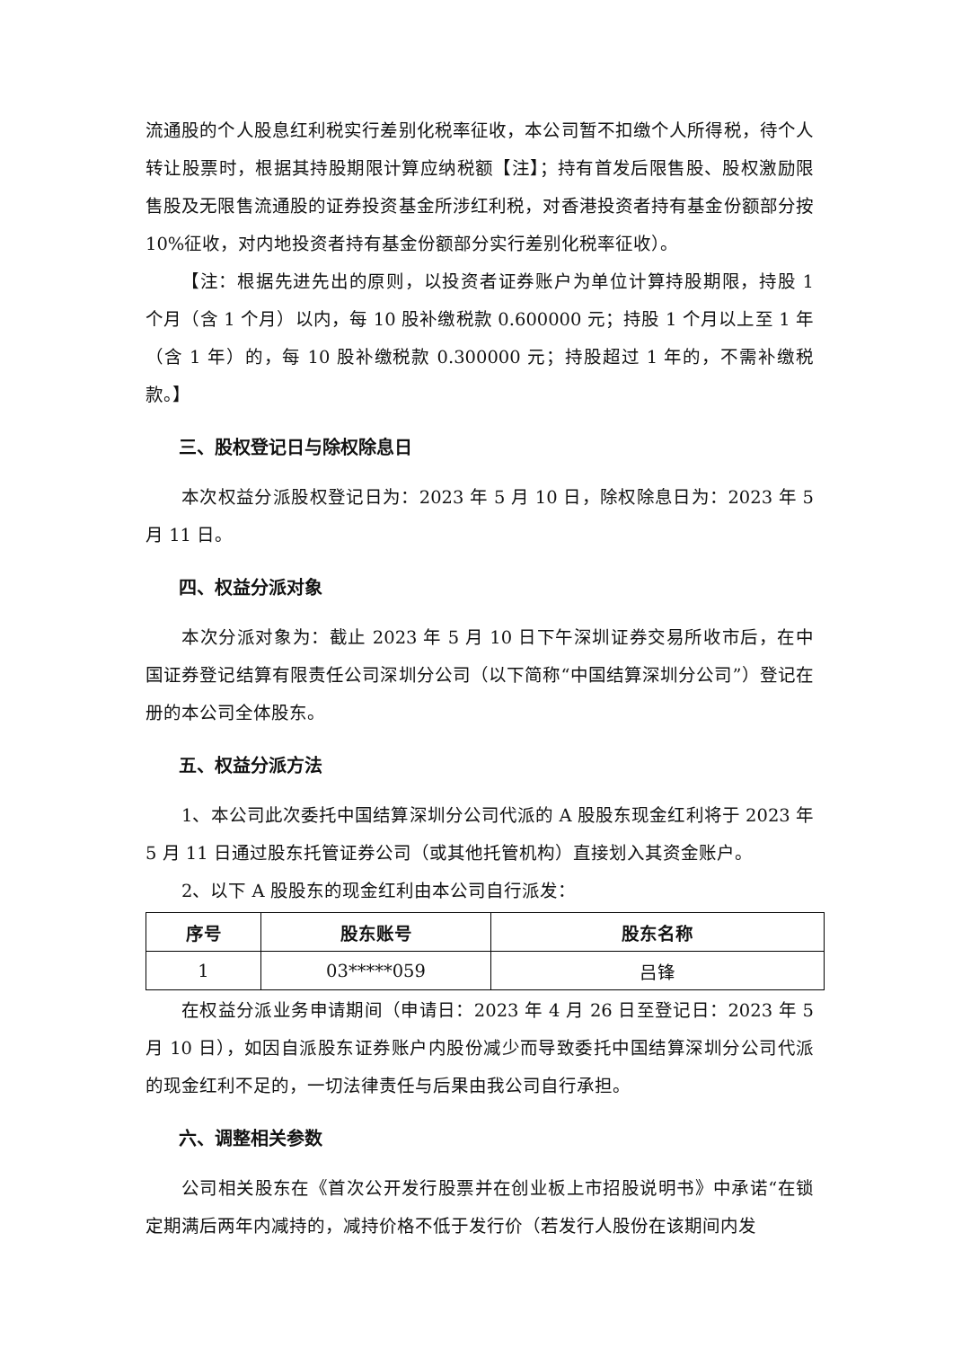流通股的个人股息红利税实行差别化税率征收，本公司暂不扣缴个人所得税，待个人转让股票时，根据其持股期限计算应纳税额【注】；持有首发后限售股、股权激励限售股及无限售流通股的证券投资基金所涉红利税，对香港投资者持有基金份额部分按 10%征收，对内地投资者持有基金份额部分实行差别化税率征收）。
【注：根据先进先出的原则，以投资者证券账户为单位计算持股期限，持股 1 个月（含 1 个月）以内，每 10 股补缴税款 0.600000 元；持股 1 个月以上至 1 年（含 1 年）的，每 10 股补缴税款 0.300000 元；持股超过 1 年的，不需补缴税款。】
三、股权登记日与除权除息日
本次权益分派股权登记日为：2023 年 5 月 10 日，除权除息日为：2023 年 5 月 11 日。
四、权益分派对象
本次分派对象为：截止 2023 年 5 月 10 日下午深圳证券交易所收市后，在中国证券登记结算有限责任公司深圳分公司（以下简称“中国结算深圳分公司”）登记在册的本公司全体股东。
五、权益分派方法
1、本公司此次委托中国结算深圳分公司代派的 A 股股东现金红利将于 2023 年 5 月 11 日通过股东托管证券公司（或其他托管机构）直接划入其资金账户。
2、以下 A 股股东的现金红利由本公司自行派发：
| 序号 | 股东账号 | 股东名称 |
| --- | --- | --- |
| 1 | 03*****059 | 吕锋 |
在权益分派业务申请期间（申请日：2023 年 4 月 26 日至登记日：2023 年 5 月 10 日），如因自派股东证券账户内股份减少而导致委托中国结算深圳分公司代派的现金红利不足的，一切法律责任与后果由我公司自行承担。
六、调整相关参数
公司相关股东在《首次公开发行股票并在创业板上市招股说明书》中承诺“在锁定期满后两年内减持的，减持价格不低于发行价（若发行人股份在该期间内发